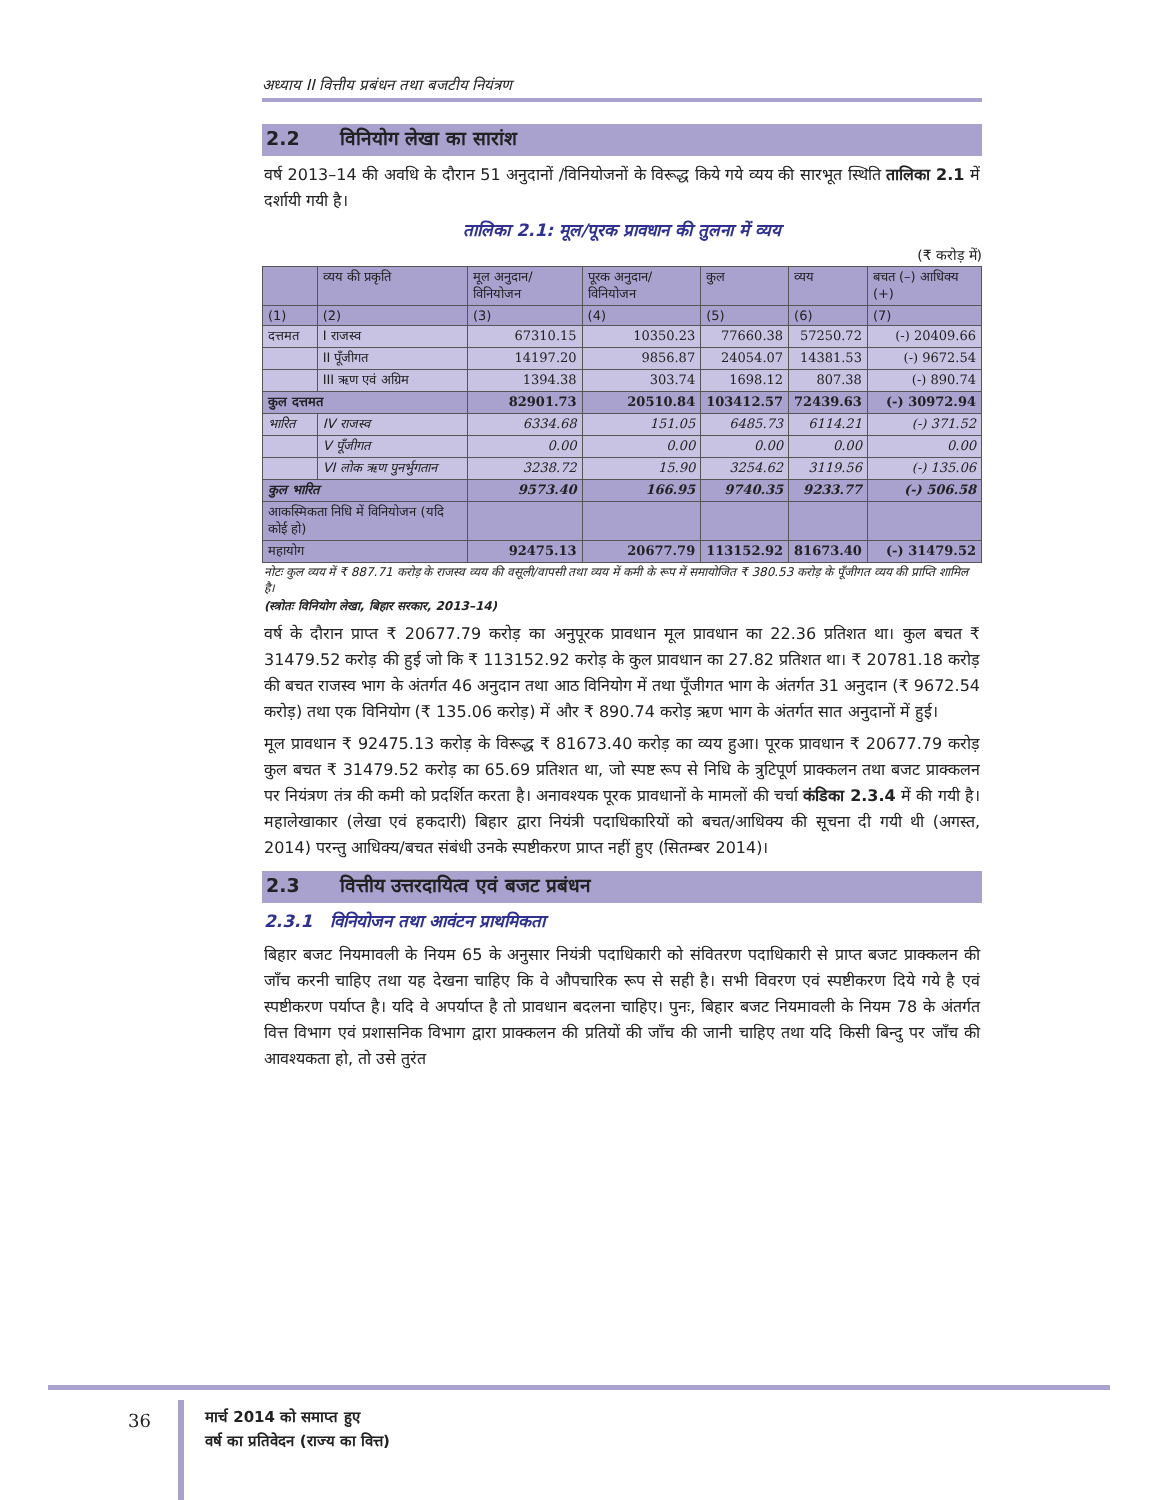अध्याय II वित्तीय प्रबंधन तथा बजटीय नियंत्रण
2.2 विनियोग लेखा का सारांश
वर्ष 2013–14 की अवधि के दौरान 51 अनुदानों /विनियोजनों के विरूद्ध किये गये व्यय की सारभूत स्थिति तालिका 2.1 में दर्शायी गयी है।
तालिका 2.1: मूल/पूरक प्रावधान की तुलना में व्यय
(₹ करोड़ में)
| | व्यय की प्रकृति | मूल अनुदान/ विनियोजन | पूरक अनुदान/ विनियोजन | कुल | व्यय | बचत (–) आधिक्य (+) |
| --- | --- | --- | --- | --- | --- | --- |
| (1) | (2) | (3) | (4) | (5) | (6) | (7) |
| दत्तमत | I राजस्व | 67310.15 | 10350.23 | 77660.38 | 57250.72 | (-) 20409.66 |
| | II पूँजीगत | 14197.20 | 9856.87 | 24054.07 | 14381.53 | (-) 9672.54 |
| | III ऋण एवं अग्रिम | 1394.38 | 303.74 | 1698.12 | 807.38 | (-) 890.74 |
| कुल दत्तमत | | 82901.73 | 20510.84 | 103412.57 | 72439.63 | (-) 30972.94 |
| भारित | IV राजस्व | 6334.68 | 151.05 | 6485.73 | 6114.21 | (-) 371.52 |
| | V पूँजीगत | 0.00 | 0.00 | 0.00 | 0.00 | 0.00 |
| | VI लोक ऋण पुनर्भुगतान | 3238.72 | 15.90 | 3254.62 | 3119.56 | (-) 135.06 |
| कुल भारित | | 9573.40 | 166.95 | 9740.35 | 9233.77 | (-) 506.58 |
| आकस्मिकता निधि में विनियोजन (यदि कोई हो) | | | | | | |
| महायोग | | 92475.13 | 20677.79 | 113152.92 | 81673.40 | (-) 31479.52 |
नोटः कुल व्यय में ₹ 887.71 करोड़ के राजस्व व्यय की वसूली/वापसी तथा व्यय में कमी के रूप में समायोजित ₹ 380.53 करोड़ के पूँजीगत व्यय की प्राप्ति शामिल है।
(स्त्रोतः विनियोग लेखा, बिहार सरकार, 2013–14)
वर्ष के दौरान प्राप्त ₹ 20677.79 करोड़ का अनुपूरक प्रावधान मूल प्रावधान का 22.36 प्रतिशत था। कुल बचत ₹ 31479.52 करोड़ की हुई जो कि ₹ 113152.92 करोड़ के कुल प्रावधान का 27.82 प्रतिशत था। ₹ 20781.18 करोड़ की बचत राजस्व भाग के अंतर्गत 46 अनुदान तथा आठ विनियोग में तथा पूँजीगत भाग के अंतर्गत 31 अनुदान (₹ 9672.54 करोड़) तथा एक विनियोग (₹ 135.06 करोड़) में और ₹ 890.74 करोड़ ऋण भाग के अंतर्गत सात अनुदानों में हुई।
मूल प्रावधान ₹ 92475.13 करोड़ के विरूद्ध ₹ 81673.40 करोड़ का व्यय हुआ। पूरक प्रावधान ₹ 20677.79 करोड़ कुल बचत ₹ 31479.52 करोड़ का 65.69 प्रतिशत था, जो स्पष्ट रूप से निधि के त्रुटिपूर्ण प्राक्कलन तथा बजट प्राक्कलन पर नियंत्रण तंत्र की कमी को प्रदर्शित करता है। अनावश्यक पूरक प्रावधानों के मामलों की चर्चा कंडिका 2.3.4 में की गयी है। महालेखाकार (लेखा एवं हकदारी) बिहार द्वारा नियंत्री पदाधिकारियों को बचत/आधिक्य की सूचना दी गयी थी (अगस्त, 2014) परन्तु आधिक्य/बचत संबंधी उनके स्पष्टीकरण प्राप्त नहीं हुए (सितम्बर 2014)।
2.3 वित्तीय उत्तरदायित्व एवं बजट प्रबंधन
2.3.1 विनियोजन तथा आवंटन प्राथमिकता
बिहार बजट नियमावली के नियम 65 के अनुसार नियंत्री पदाधिकारी को संवितरण पदाधिकारी से प्राप्त बजट प्राक्कलन की जाँच करनी चाहिए तथा यह देखना चाहिए कि वे औपचारिक रूप से सही है। सभी विवरण एवं स्पष्टीकरण दिये गये है एवं स्पष्टीकरण पर्याप्त है। यदि वे अपर्याप्त है तो प्रावधान बदलना चाहिए। पुनः, बिहार बजट नियमावली के नियम 78 के अंतर्गत वित्त विभाग एवं प्रशासनिक विभाग द्वारा प्राक्कलन की प्रतियों की जाँच की जानी चाहिए तथा यदि किसी बिन्दु पर जाँच की आवश्यकता हो, तो उसे तुरंत
36
मार्च 2014 को समाप्त हुए
वर्ष का प्रतिवेदन (राज्य का वित्त)